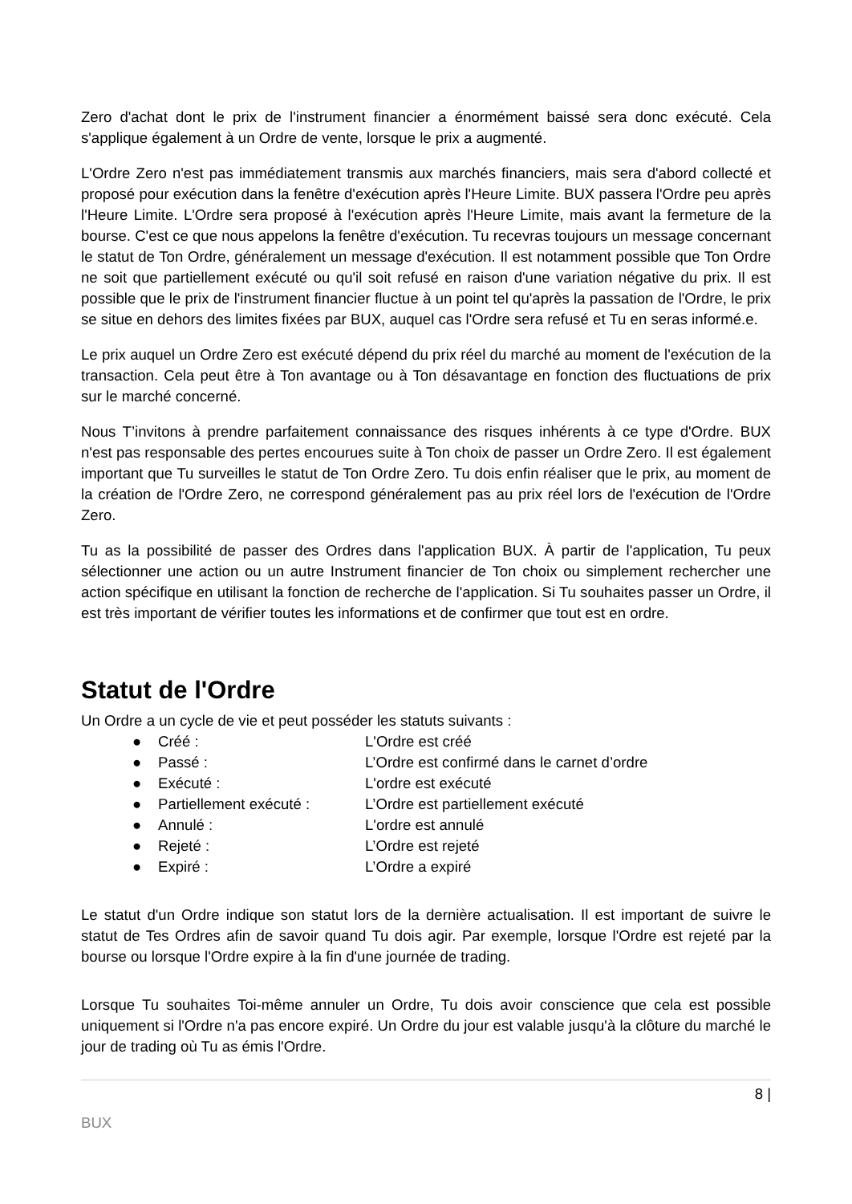Zero d'achat dont le prix de l'instrument financier a énormément baissé sera donc exécuté. Cela s'applique également à un Ordre de vente, lorsque le prix a augmenté.
L'Ordre Zero n'est pas immédiatement transmis aux marchés financiers, mais sera d'abord collecté et proposé pour exécution dans la fenêtre d'exécution après l'Heure Limite. BUX passera l'Ordre peu après l'Heure Limite. L'Ordre sera proposé à l'exécution après l'Heure Limite, mais avant la fermeture de la bourse. C'est ce que nous appelons la fenêtre d'exécution. Tu recevras toujours un message concernant le statut de Ton Ordre, généralement un message d'exécution. Il est notamment possible que Ton Ordre ne soit que partiellement exécuté ou qu'il soit refusé en raison d'une variation négative du prix. Il est possible que le prix de l'instrument financier fluctue à un point tel qu'après la passation de l'Ordre, le prix se situe en dehors des limites fixées par BUX, auquel cas l'Ordre sera refusé et Tu en seras informé.e.
Le prix auquel un Ordre Zero est exécuté dépend du prix réel du marché au moment de l'exécution de la transaction. Cela peut être à Ton avantage ou à Ton désavantage en fonction des fluctuations de prix sur le marché concerné.
Nous T’invitons à prendre parfaitement connaissance des risques inhérents à ce type d'Ordre. BUX n'est pas responsable des pertes encourues suite à Ton choix de passer un Ordre Zero. Il est également important que Tu surveilles le statut de Ton Ordre Zero. Tu dois enfin réaliser que le prix, au moment de la création de l'Ordre Zero, ne correspond généralement pas au prix réel lors de l'exécution de l'Ordre Zero.
Tu as la possibilité de passer des Ordres dans l'application BUX. À partir de l'application, Tu peux sélectionner une action ou un autre Instrument financier de Ton choix ou simplement rechercher une action spécifique en utilisant la fonction de recherche de l'application. Si Tu souhaites passer un Ordre, il est très important de vérifier toutes les informations et de confirmer que tout est en ordre.
Statut de l'Ordre
Un Ordre a un cycle de vie et peut posséder les statuts suivants :
● Créé : L'Ordre est créé
● Passé : L’Ordre est confirmé dans le carnet d’ordre
● Exécuté : L'ordre est exécuté
● Partiellement exécuté : L’Ordre est partiellement exécuté
● Annulé : L'ordre est annulé
● Rejeté : L’Ordre est rejeté
● Expiré : L’Ordre a expiré
Le statut d'un Ordre indique son statut lors de la dernière actualisation. Il est important de suivre le statut de Tes Ordres afin de savoir quand Tu dois agir. Par exemple, lorsque l'Ordre est rejeté par la bourse ou lorsque l'Ordre expire à la fin d'une journée de trading.
Lorsque Tu souhaites Toi-même annuler un Ordre, Tu dois avoir conscience que cela est possible uniquement si l'Ordre n'a pas encore expiré. Un Ordre du jour est valable jusqu'à la clôture du marché le jour de trading où Tu as émis l'Ordre.
8 |
BUX